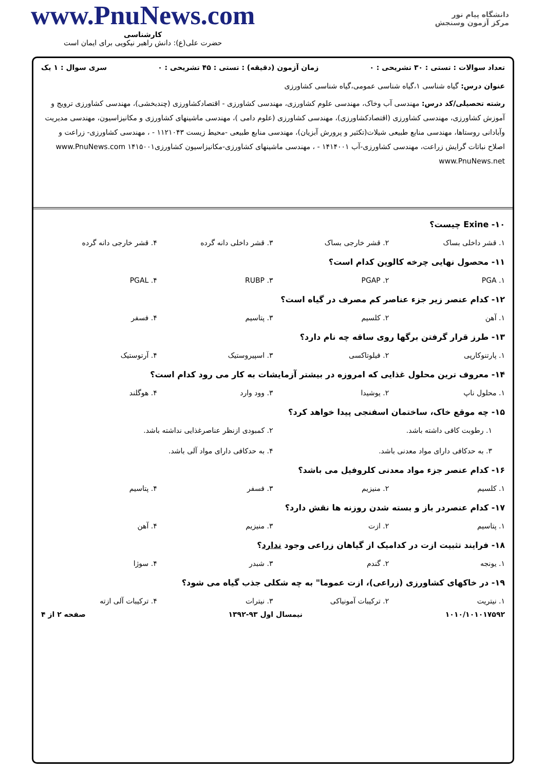دانشگاه پیام نور
مرکز آزمون وسنجش
www.PnuNews.com
کارشناسی
حضرت علی(ع): دانش راهبر نیکویی برای ایمان است
تعداد سوالات : تستی : ۳۰ تشریحی : ۰ زمان آزمون (دقیقه) : تستی : ۴۵ تشریحی : ۰ سری سوال : ۱ یک
عنوان درس: گیاه شناسی ۱،گیاه شناسی عمومی،گیاه شناسی کشاورزی
رشته تحصیلی/کد درس: مهندسی آب وخاک، مهندسی علوم کشاورزی، مهندسی کشاورزی - اقتصادکشاورزی (چندبخشی)، مهندسی کشاورزی ترویج و آموزش کشاورزی، مهندسی کشاورزی (اقتصادکشاورزی)، مهندسی کشاورزی (علوم دامی )، مهندسی ماشینهای کشاورزی و مکانیزاسیون، مهندسی مدیریت وآبادانی روستاها، مهندسی منابع طبیعی شیلات(تکثیر و پرورش آبزیان)، مهندسی منابع طبیعی -محیط زیست ۱۱۲۱۰۴۳ - ، مهندسی کشاورزی- زراعت و اصلاح نباتات گرایش زراعت، مهندسی کشاورزی-آب ۱۴۱۴۰۰۱ - ، مهندسی ماشینهای کشاورزی-مکانیزاسیون کشاورزی۱۴۱۵۰۰۱ www.PnuNews.com www.PnuNews.net
۱۰- Exine چیست؟
۱. قشر داخلی بساک ۲. قشر خارجی بساک ۳. قشر داخلی دانه گرده ۴. قشر خارجی دانه گرده
۱۱- محصول نهایی چرخه کالوین کدام است؟
۱. PGA ۲. PGAP ۳. RUBP ۴. PGAL
۱۲- کدام عنصر زیر جزء عناصر کم مصرف در گیاه است؟
۱. آهن ۲. کلسیم ۳. پتاسیم ۴. فسفر
۱۳- طرز قرار گرفتن برگها روی ساقه چه نام دارد؟
۱. پارتنوکارپی ۲. فیلوتاکسی ۳. اسپیروستیک ۴. آرتوستیک
۱۴- معروف ترین محلول غذایی که امروزه در بیشتر آزمایشات به کار می رود کدام است؟
۱. محلول ناپ ۲. یوشیدا ۳. وود وارد ۴. هوگلند
۱۵- چه موقع خاک، ساختمان اسفنجی پیدا خواهد کرد؟
۱. رطوبت کافی داشته باشد.
۲. کمبودی ازنظر عناصرغذایی نداشته باشد.
۳. به حدکافی دارای مواد معدنی باشد.
۴. به حدکافی دارای مواد آلی باشد.
۱۶- کدام عنصر جزء مواد معدنی کلروفیل می باشد؟
۱. کلسیم ۲. منیزیم ۳. فسفر ۴. پتاسیم
۱۷- کدام عنصردر باز و بسته شدن روزنه ها نقش دارد؟
۱. پتاسیم ۲. ازت ۳. منیزیم ۴. آهن
۱۸- فرایند تثبیت ازت در کدامیک از گیاهان زراعی وجود ندارد؟
۱. یونجه ۲. گندم ۳. شبدر ۴. سوژا
۱۹- در خاکهای کشاورزی (زراعی)، ازت عموما" به چه شکلی جذب گیاه می شود؟
۱. نیتریت ۲. ترکیبات آمونیاکی ۳. نیترات ۴. ترکیبات آلی ازته
۱۰۱۰/۱۰۱۰۱۷۵۹۲ نیمسال اول ۹۳-۱۳۹۲ صفحه ۲ از ۴